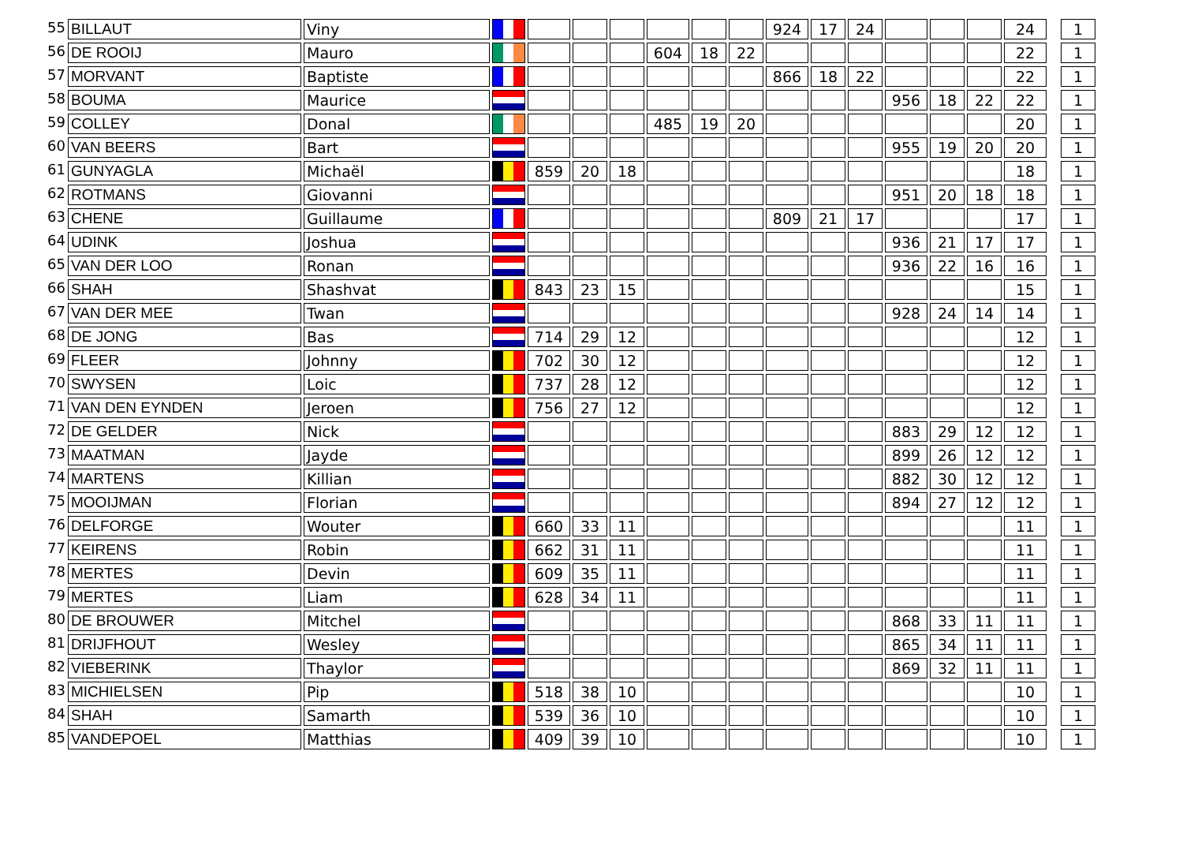| 55 | BILLAUT | Viny | | | | | | | | 924 | 17 | 24 | | | | 24 | | 1 |
| 56 | DE ROOIJ | Mauro | | | | | 604 | 18 | 22 | | | | | | | 22 | | 1 |
| 57 | MORVANT | Baptiste | | | | | | | | 866 | 18 | 22 | | | | 22 | | 1 |
| 58 | BOUMA | Maurice | | | | | | | | | | | 956 | 18 | 22 | 22 | | 1 |
| 59 | COLLEY | Donal | | | | | 485 | 19 | 20 | | | | | | | 20 | | 1 |
| 60 | VAN BEERS | Bart | | | | | | | | | | | 955 | 19 | 20 | 20 | | 1 |
| 61 | GUNYAGLA | Michaël | | 859 | 20 | 18 | | | | | | | | | | 18 | | 1 |
| 62 | ROTMANS | Giovanni | | | | | | | | | | | 951 | 20 | 18 | 18 | | 1 |
| 63 | CHENE | Guillaume | | | | | | | | 809 | 21 | 17 | | | | 17 | | 1 |
| 64 | UDINK | Joshua | | | | | | | | | | | 936 | 21 | 17 | 17 | | 1 |
| 65 | VAN DER LOO | Ronan | | | | | | | | | | | 936 | 22 | 16 | 16 | | 1 |
| 66 | SHAH | Shashvat | | 843 | 23 | 15 | | | | | | | | | | 15 | | 1 |
| 67 | VAN DER MEE | Twan | | | | | | | | | | | 928 | 24 | 14 | 14 | | 1 |
| 68 | DE JONG | Bas | | 714 | 29 | 12 | | | | | | | | | | 12 | | 1 |
| 69 | FLEER | Johnny | | 702 | 30 | 12 | | | | | | | | | | 12 | | 1 |
| 70 | SWYSEN | Loic | | 737 | 28 | 12 | | | | | | | | | | 12 | | 1 |
| 71 | VAN DEN EYNDEN | Jeroen | | 756 | 27 | 12 | | | | | | | | | | 12 | | 1 |
| 72 | DE GELDER | Nick | | | | | | | | | | | 883 | 29 | 12 | 12 | | 1 |
| 73 | MAATMAN | Jayde | | | | | | | | | | | 899 | 26 | 12 | 12 | | 1 |
| 74 | MARTENS | Killian | | | | | | | | | | | 882 | 30 | 12 | 12 | | 1 |
| 75 | MOOIJMAN | Florian | | | | | | | | | | | 894 | 27 | 12 | 12 | | 1 |
| 76 | DELFORGE | Wouter | | 660 | 33 | 11 | | | | | | | | | | 11 | | 1 |
| 77 | KEIRENS | Robin | | 662 | 31 | 11 | | | | | | | | | | 11 | | 1 |
| 78 | MERTES | Devin | | 609 | 35 | 11 | | | | | | | | | | 11 | | 1 |
| 79 | MERTES | Liam | | 628 | 34 | 11 | | | | | | | | | | 11 | | 1 |
| 80 | DE BROUWER | Mitchel | | | | | | | | | | | 868 | 33 | 11 | 11 | | 1 |
| 81 | DRIJFHOUT | Wesley | | | | | | | | | | | 865 | 34 | 11 | 11 | | 1 |
| 82 | VIEBERINK | Thaylor | | | | | | | | | | | 869 | 32 | 11 | 11 | | 1 |
| 83 | MICHIELSEN | Pip | | 518 | 38 | 10 | | | | | | | | | | 10 | | 1 |
| 84 | SHAH | Samarth | | 539 | 36 | 10 | | | | | | | | | | 10 | | 1 |
| 85 | VANDEPOEL | Matthias | | 409 | 39 | 10 | | | | | | | | | | 10 | | 1 |